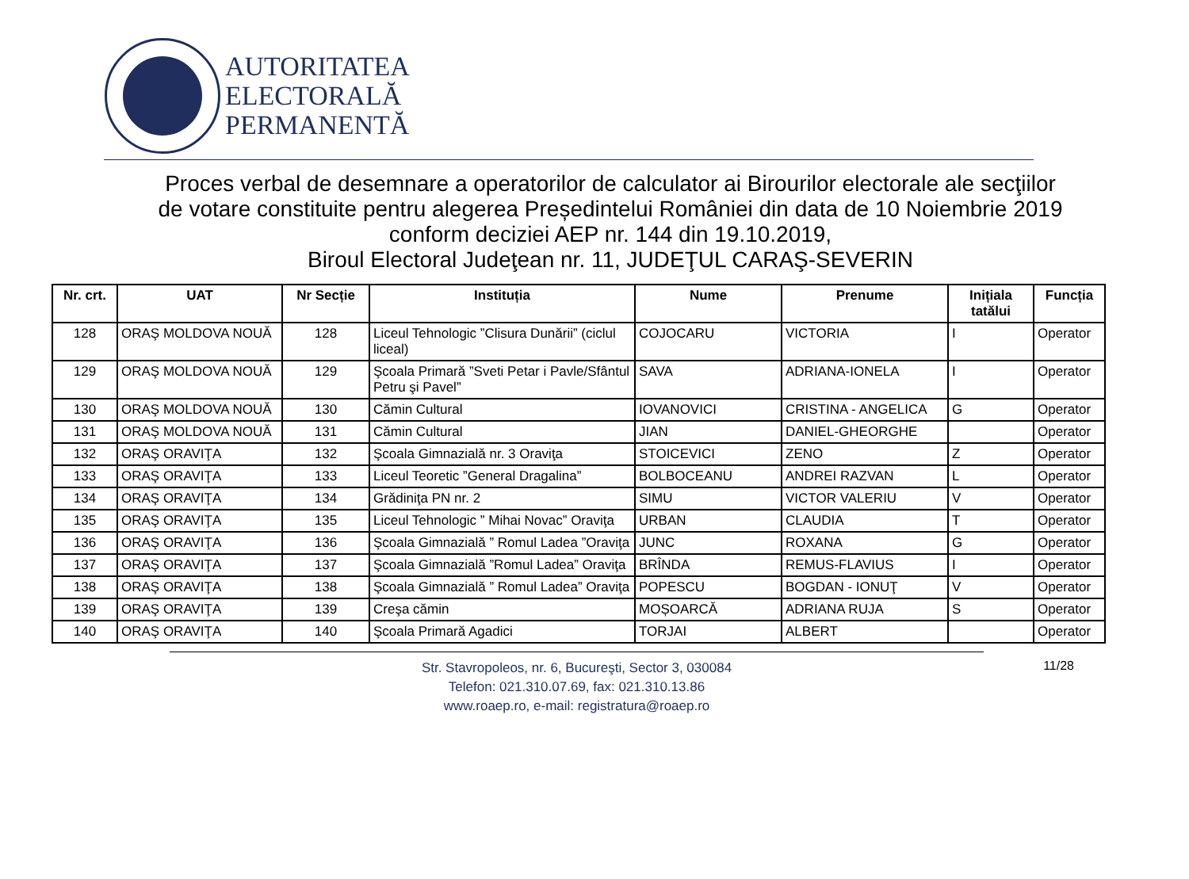AUTORITATEA
ELECTORALĂ
PERMANENTĂ
Proces verbal de desemnare a operatorilor de calculator ai Birourilor electorale ale secţiilor
de votare constituite pentru alegerea Președintelui României din data de 10 Noiembrie 2019
conform deciziei AEP nr. 144 din 19.10.2019,
Biroul Electoral Judeţean nr. 11, JUDEŢUL CARAŞ-SEVERIN
| Nr. crt. | UAT | Nr Secție | Instituția | Nume | Prenume | Inițiala tatălui | Funcția |
| --- | --- | --- | --- | --- | --- | --- | --- |
| 128 | ORAŞ MOLDOVA NOUĂ | 128 | Liceul Tehnologic ”Clisura Dunării” (ciclul liceal) | COJOCARU | VICTORIA | I | Operator |
| 129 | ORAŞ MOLDOVA NOUĂ | 129 | Şcoala Primară ”Sveti Petar i Pavle/Sfântul Petru şi Pavel” | SAVA | ADRIANA-IONELA | I | Operator |
| 130 | ORAŞ MOLDOVA NOUĂ | 130 | Cămin Cultural | IOVANOVICI | CRISTINA - ANGELICA | G | Operator |
| 131 | ORAŞ MOLDOVA NOUĂ | 131 | Cămin Cultural | JIAN | DANIEL-GHEORGHE | | Operator |
| 132 | ORAŞ ORAVIŢA | 132 | Şcoala Gimnazială nr. 3 Oraviţa | STOICEVICI | ZENO | Z | Operator |
| 133 | ORAŞ ORAVIŢA | 133 | Liceul Teoretic ”General Dragalina” | BOLBOCEANU | ANDREI RAZVAN | L | Operator |
| 134 | ORAŞ ORAVIŢA | 134 | Grădiniţa PN nr. 2 | SIMU | VICTOR VALERIU | V | Operator |
| 135 | ORAŞ ORAVIŢA | 135 | Liceul Tehnologic ” Mihai Novac” Oraviţa | URBAN | CLAUDIA | T | Operator |
| 136 | ORAŞ ORAVIŢA | 136 | Şcoala Gimnazială ” Romul Ladea ”Oraviţa | JUNC | ROXANA | G | Operator |
| 137 | ORAŞ ORAVIŢA | 137 | Şcoala Gimnazială ”Romul Ladea” Oraviţa | BRÎNDA | REMUS-FLAVIUS | I | Operator |
| 138 | ORAŞ ORAVIŢA | 138 | Şcoala Gimnazială ” Romul Ladea” Oraviţa | POPESCU | BOGDAN - IONUŢ | V | Operator |
| 139 | ORAŞ ORAVIŢA | 139 | Creşa cămin | MOȘOARCĂ | ADRIANA RUJA | S | Operator |
| 140 | ORAŞ ORAVIŢA | 140 | Şcoala Primară Agadici | TORJAI | ALBERT | | Operator |
Str. Stavropoleos, nr. 6, Bucureşti, Sector 3, 030084
Telefon: 021.310.07.69, fax: 021.310.13.86
www.roaep.ro, e-mail: registratura@roaep.ro
11/28